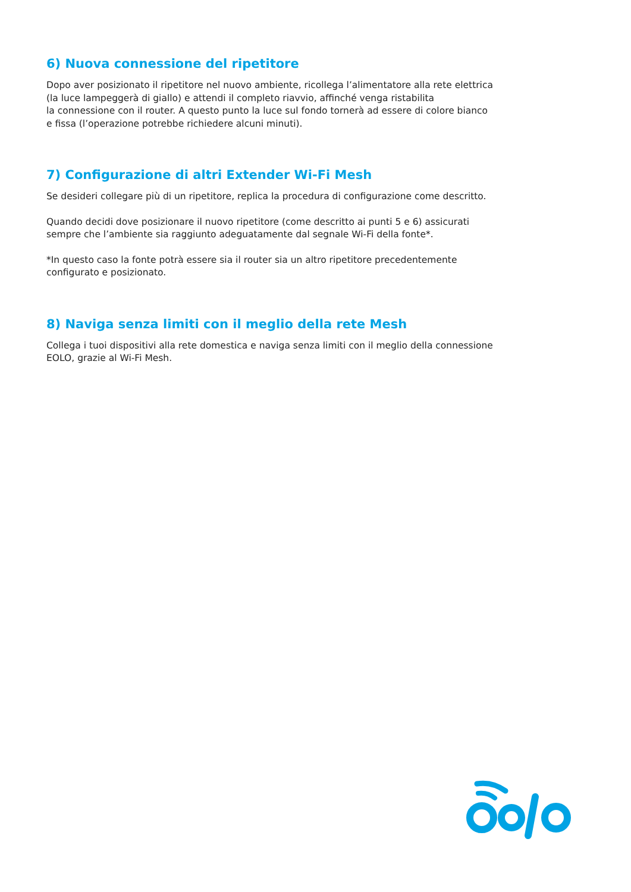6) Nuova connessione del ripetitore
Dopo aver posizionato il ripetitore nel nuovo ambiente, ricollega l’alimentatore alla rete elettrica
(la luce lampeggerà di giallo) e attendi il completo riavvio, affinché venga ristabilita
la connessione con il router. A questo punto la luce sul fondo tornerà ad essere di colore bianco
e fissa (l’operazione potrebbe richiedere alcuni minuti).
7) Configurazione di altri Extender Wi-Fi Mesh
Se desideri collegare più di un ripetitore, replica la procedura di configurazione come descritto.
Quando decidi dove posizionare il nuovo ripetitore (come descritto ai punti 5 e 6) assicurati
sempre che l’ambiente sia raggiunto adeguatamente dal segnale Wi-Fi della fonte*.
*In questo caso la fonte potrà essere sia il router sia un altro ripetitore precedentemente
configurato e posizionato.
8) Naviga senza limiti con il meglio della rete Mesh
Collega i tuoi dispositivi alla rete domestica e naviga senza limiti con il meglio della connessione
EOLO, grazie al Wi-Fi Mesh.